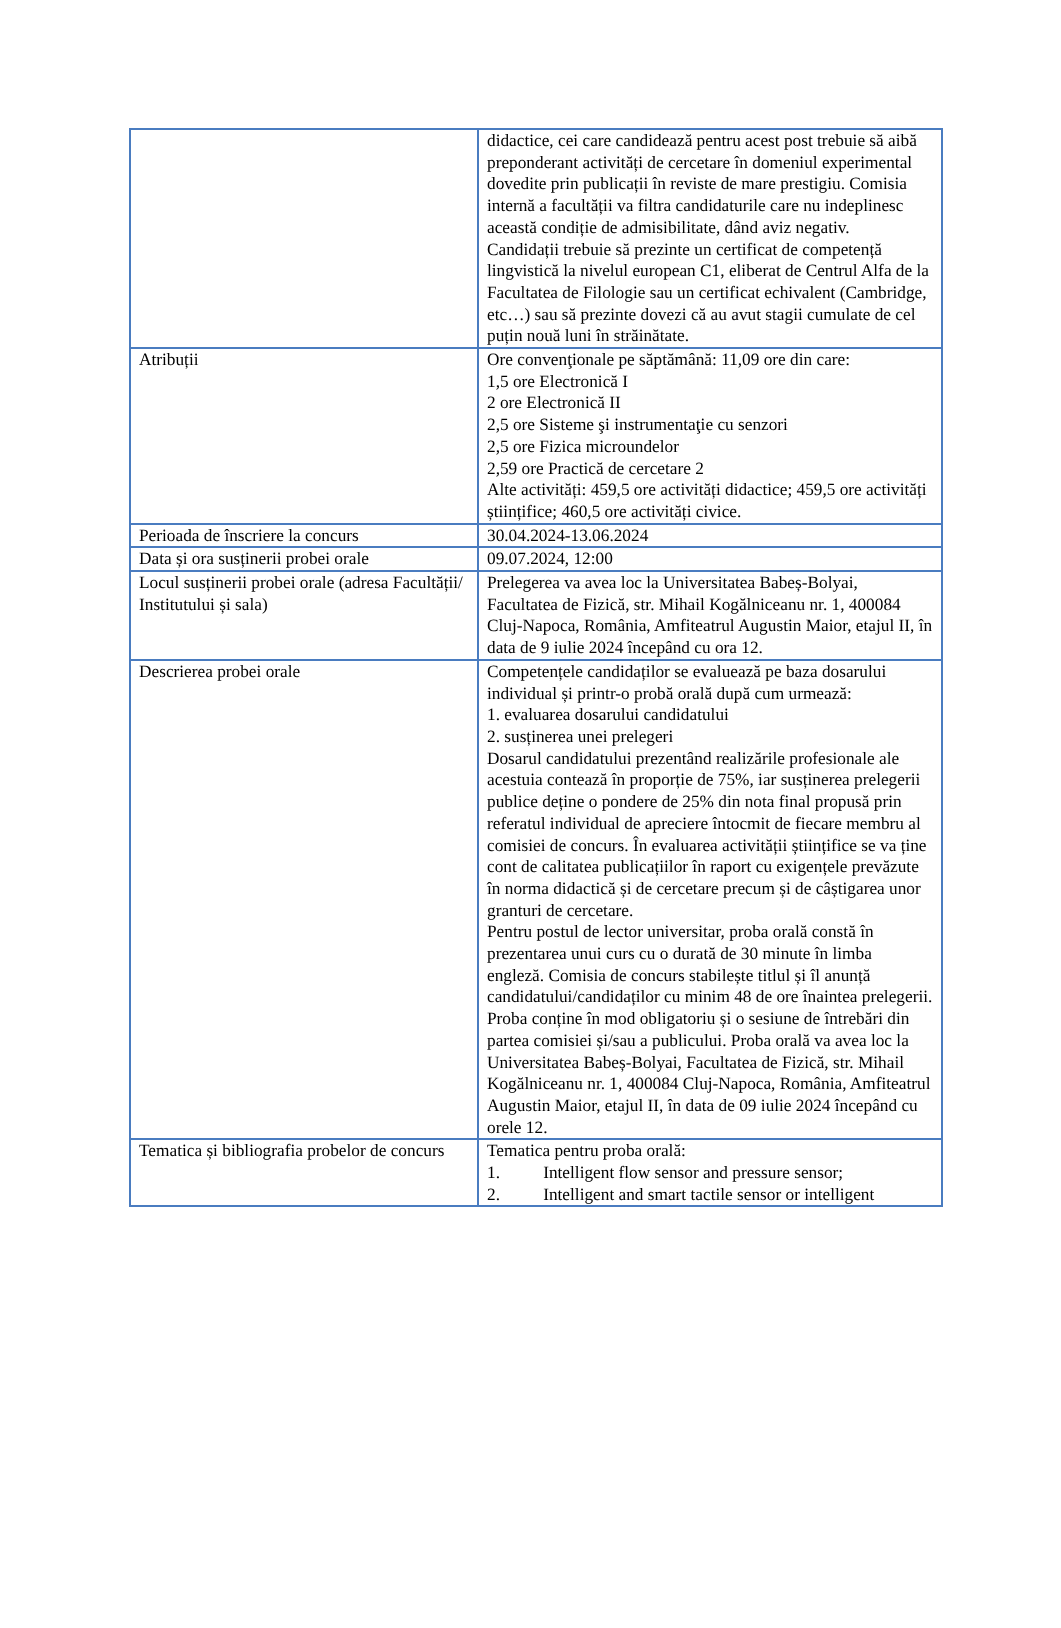| | didactice, cei care candidează pentru acest post trebuie să aibă preponderant activități de cercetare în domeniul experimental dovedite prin publicații în reviste de mare prestigiu. Comisia internă a facultății va filtra candidaturile care nu indeplinesc această condiție de admisibilitate, dând aviz negativ. Candidații trebuie să prezinte un certificat de competență lingvistică la nivelul european C1, eliberat de Centrul Alfa de la Facultatea de Filologie sau un certificat echivalent (Cambridge, etc…) sau să prezinte dovezi că au avut stagii cumulate de cel puțin nouă luni în străinătate. |
| Atribuții | Ore convenţionale pe săptămână: 11,09 ore din care: 1,5 ore Electronică I 2 ore Electronică II 2,5 ore Sisteme şi instrumentaţie cu senzori 2,5 ore Fizica microundelor 2,59 ore Practică de cercetare 2 Alte activități: 459,5 ore activități didactice; 459,5 ore activități științifice; 460,5 ore activități civice. |
| Perioada de înscriere la concurs | 30.04.2024-13.06.2024 |
| Data și ora susținerii probei orale | 09.07.2024, 12:00 |
| Locul susținerii probei orale (adresa Facultății/ Institutului și sala) | Prelegerea va avea loc la Universitatea Babeș-Bolyai, Facultatea de Fizică, str. Mihail Kogălniceanu nr. 1, 400084 Cluj-Napoca, România, Amfiteatrul Augustin Maior, etajul II, în data de 9 iulie 2024 începând cu ora 12. |
| Descrierea probei orale | Competențele candidaților se evaluează pe baza dosarului individual și printr-o probă orală după cum urmează: 1. evaluarea dosarului candidatului 2. susținerea unei prelegeri Dosarul candidatului prezentând realizările profesionale ale acestuia contează în proporție de 75%, iar susținerea prelegerii publice deține o pondere de 25% din nota final propusă prin referatul individual de apreciere întocmit de fiecare membru al comisiei de concurs. În evaluarea activității științifice se va ține cont de calitatea publicațiilor în raport cu exigențele prevăzute în norma didactică și de cercetare precum și de câștigarea unor granturi de cercetare. Pentru postul de lector universitar, proba orală constă în prezentarea unui curs cu o durată de 30 minute în limba engleză. Comisia de concurs stabilește titlul și îl anunță candidatului/candidaților cu minim 48 de ore înaintea prelegerii. Proba conține în mod obligatoriu și o sesiune de întrebări din partea comisiei și/sau a publicului. Proba orală va avea loc la Universitatea Babeș-Bolyai, Facultatea de Fizică, str. Mihail Kogălniceanu nr. 1, 400084 Cluj-Napoca, România, Amfiteatrul Augustin Maior, etajul II, în data de 09 iulie 2024 începând cu orele 12. |
| Tematica și bibliografia probelor de concurs | Tematica pentru proba orală: 1. Intelligent flow sensor and pressure sensor; 2. Intelligent and smart tactile sensor or intelligent |